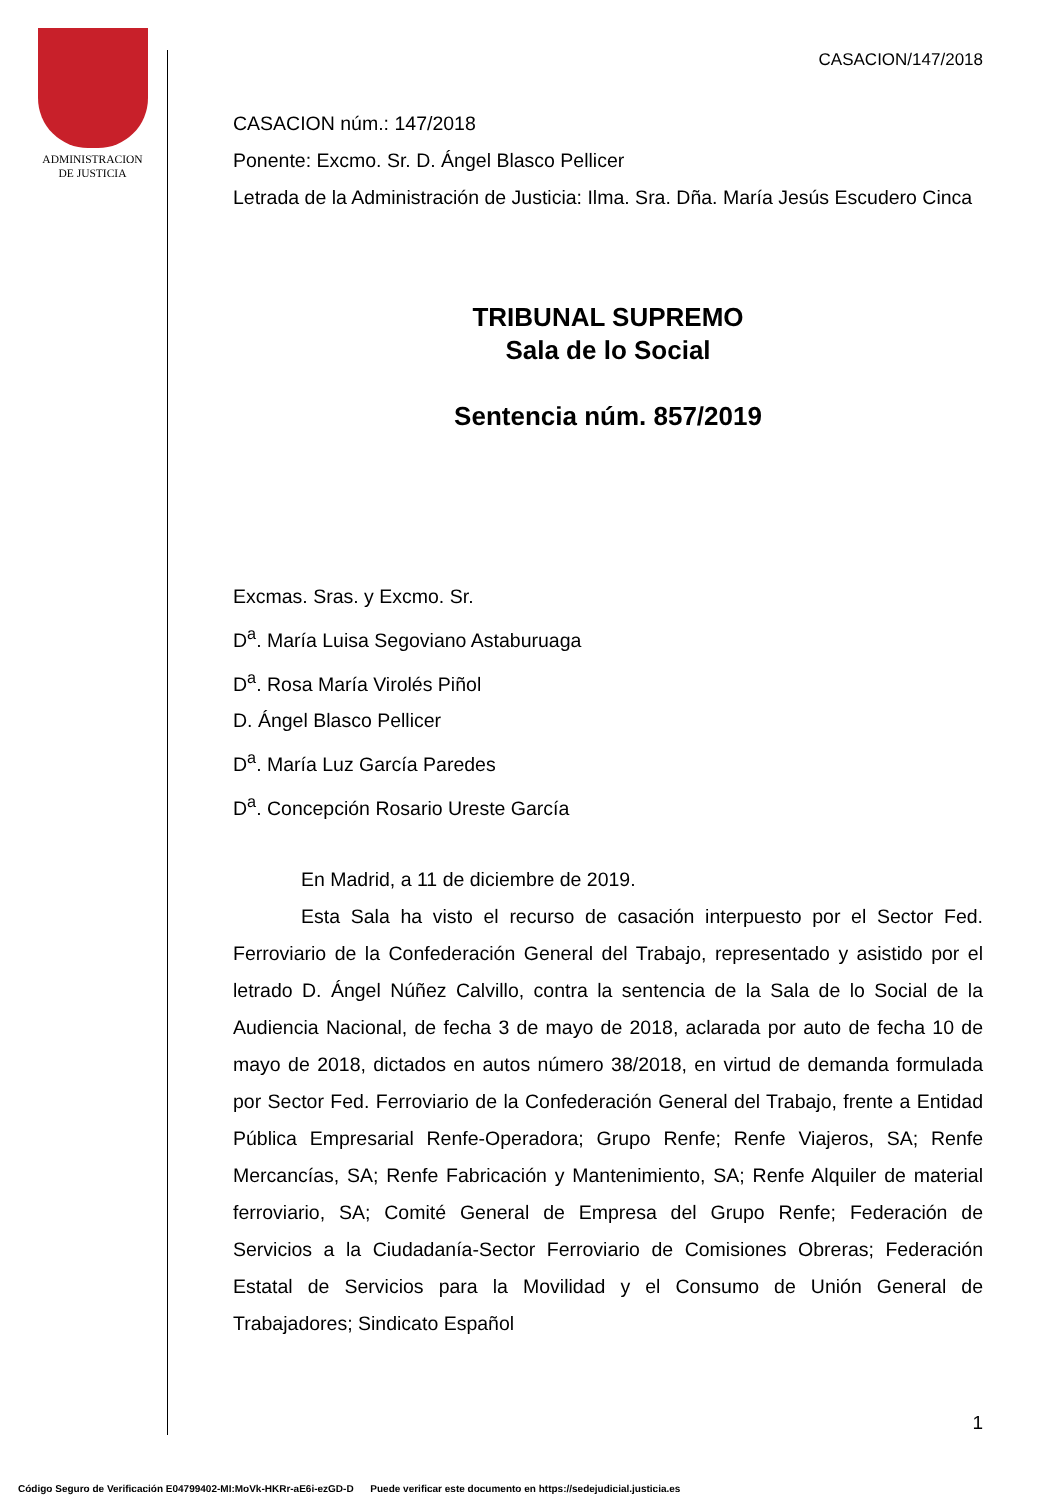ADMINISTRACION
DE JUSTICIA
CASACION/147/2018
CASACION núm.: 147/2018
Ponente: Excmo. Sr. D. Ángel Blasco Pellicer
Letrada de la Administración de Justicia: Ilma. Sra. Dña. María Jesús Escudero Cinca
TRIBUNAL SUPREMO
Sala de lo Social
Sentencia núm. 857/2019
Excmas. Sras. y Excmo. Sr.
D<sup>a</sup>. María Luisa Segoviano Astaburuaga
D<sup>a</sup>. Rosa María Virolés Piñol
D. Ángel Blasco Pellicer
D<sup>a</sup>. María Luz García Paredes
D<sup>a</sup>. Concepción Rosario Ureste García
En Madrid, a 11 de diciembre de 2019.
Esta Sala ha visto el recurso de casación interpuesto por el Sector Fed. Ferroviario de la Confederación General del Trabajo, representado y asistido por el letrado D. Ángel Núñez Calvillo, contra la sentencia de la Sala de lo Social de la Audiencia Nacional, de fecha 3 de mayo de 2018, aclarada por auto de fecha 10 de mayo de 2018, dictados en autos número 38/2018, en virtud de demanda formulada por Sector Fed. Ferroviario de la Confederación General del Trabajo, frente a Entidad Pública Empresarial Renfe-Operadora; Grupo Renfe; Renfe Viajeros, SA; Renfe Mercancías, SA; Renfe Fabricación y Mantenimiento, SA; Renfe Alquiler de material ferroviario, SA; Comité General de Empresa del Grupo Renfe; Federación de Servicios a la Ciudadanía-Sector Ferroviario de Comisiones Obreras; Federación Estatal de Servicios para la Movilidad y el Consumo de Unión General de Trabajadores; Sindicato Español
1
Código Seguro de Verificación E04799402-MI:MoVk-HKRr-aE6i-ezGD-D Puede verificar este documento en https://sedejudicial.justicia.es